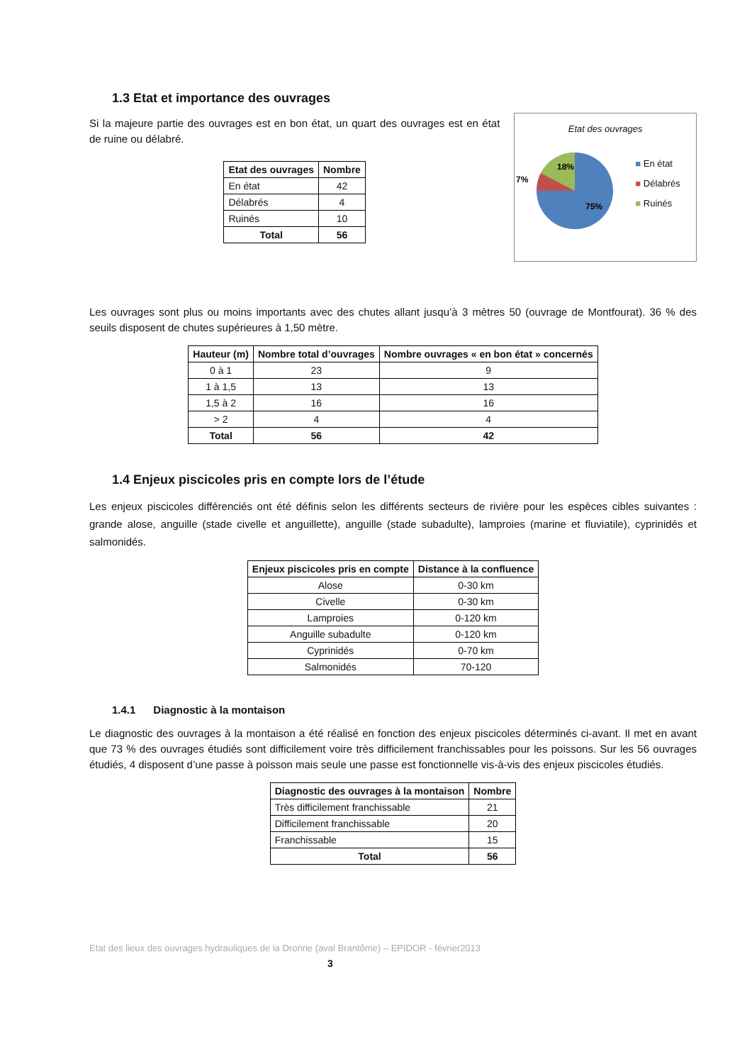1.3 Etat et importance des ouvrages
Si la majeure partie des ouvrages est en bon état, un quart des ouvrages est en état de ruine ou délabré.
| Etat des ouvrages | Nombre |
| --- | --- |
| En état | 42 |
| Délabrés | 4 |
| Ruinés | 10 |
| Total | 56 |
Etat des ouvrages
18%
7%
75%
■ En état
■ Délabrés
■ Ruinés
Les ouvrages sont plus ou moins importants avec des chutes allant jusqu’à 3 mètres 50 (ouvrage de Montfourat). 36 % des seuils disposent de chutes supérieures à 1,50 mètre.
| Hauteur (m) | Nombre total d’ouvrages | Nombre ouvrages « en bon état » concernés |
| --- | --- | --- |
| 0 à 1 | 23 | 9 |
| 1 à 1,5 | 13 | 13 |
| 1,5 à 2 | 16 | 16 |
| > 2 | 4 | 4 |
| Total | 56 | 42 |
1.4 Enjeux piscicoles pris en compte lors de l’étude
Les enjeux piscicoles différenciés ont été définis selon les différents secteurs de rivière pour les espèces cibles suivantes : grande alose, anguille (stade civelle et anguillette), anguille (stade subadulte), lamproies (marine et fluviatile), cyprinidés et salmonidés.
| Enjeux piscicoles pris en compte | Distance à la confluence |
| --- | --- |
| Alose | 0-30 km |
| Civelle | 0-30 km |
| Lamproies | 0-120 km |
| Anguille subadulte | 0-120 km |
| Cyprinidés | 0-70 km |
| Salmonidés | 70-120 |
1.4.1 Diagnostic à la montaison
Le diagnostic des ouvrages à la montaison a été réalisé en fonction des enjeux piscicoles déterminés ci-avant. Il met en avant que 73 % des ouvrages étudiés sont difficilement voire très difficilement franchissables pour les poissons. Sur les 56 ouvrages étudiés, 4 disposent d’une passe à poisson mais seule une passe est fonctionnelle vis-à-vis des enjeux piscicoles étudiés.
| Diagnostic des ouvrages à la montaison | Nombre |
| --- | --- |
| Très difficilement franchissable | 21 |
| Difficilement franchissable | 20 |
| Franchissable | 15 |
| Total | 56 |
Etat des lieux des ouvrages hydrauliques de la Dronne (aval Brantôme) – EPIDOR - février2013
3